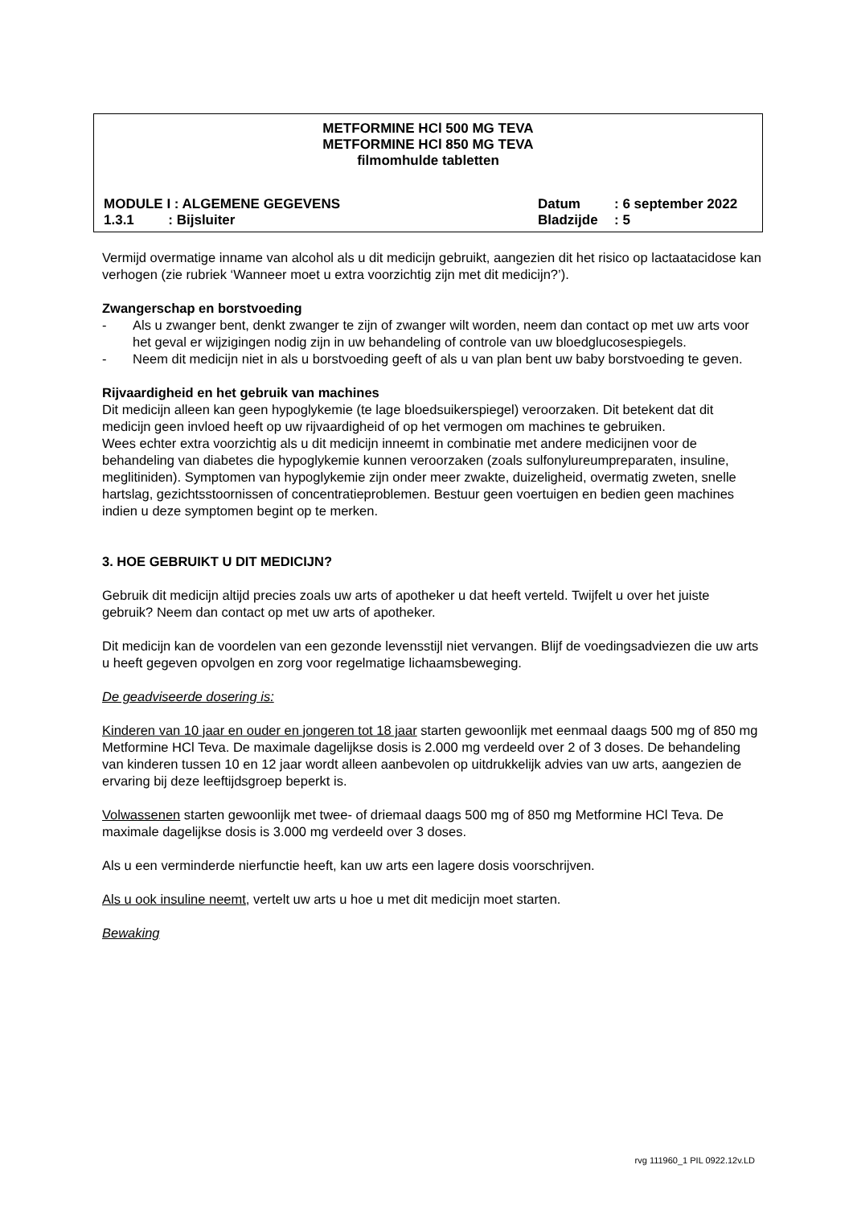METFORMINE HCl 500 MG TEVA
METFORMINE HCl 850 MG TEVA
filmomhulde tabletten
MODULE I : ALGEMENE GEGEVENS Datum : 6 september 2022
1.3.1 : Bijsluiter Bladzijde : 5
Vermijd overmatige inname van alcohol als u dit medicijn gebruikt, aangezien dit het risico op lactaatacidose kan verhogen (zie rubriek ‘Wanneer moet u extra voorzichtig zijn met dit medicijn?’).
Zwangerschap en borstvoeding
- Als u zwanger bent, denkt zwanger te zijn of zwanger wilt worden, neem dan contact op met uw arts voor het geval er wijzigingen nodig zijn in uw behandeling of controle van uw bloedglucosespiegels.
- Neem dit medicijn niet in als u borstvoeding geeft of als u van plan bent uw baby borstvoeding te geven.
Rijvaardigheid en het gebruik van machines
Dit medicijn alleen kan geen hypoglykemie (te lage bloedsuikerspiegel) veroorzaken. Dit betekent dat dit medicijn geen invloed heeft op uw rijvaardigheid of op het vermogen om machines te gebruiken.
Wees echter extra voorzichtig als u dit medicijn inneemt in combinatie met andere medicijnen voor de behandeling van diabetes die hypoglykemie kunnen veroorzaken (zoals sulfonylureumpreparaten, insuline, meglitiniden). Symptomen van hypoglykemie zijn onder meer zwakte, duizeligheid, overmatig zweten, snelle hartslag, gezichtsstoornissen of concentratieproblemen. Bestuur geen voertuigen en bedien geen machines indien u deze symptomen begint op te merken.
3. HOE GEBRUIKT U DIT MEDICIJN?
Gebruik dit medicijn altijd precies zoals uw arts of apotheker u dat heeft verteld. Twijfelt u over het juiste gebruik? Neem dan contact op met uw arts of apotheker.
Dit medicijn kan de voordelen van een gezonde levensstijl niet vervangen. Blijf de voedingsadviezen die uw arts u heeft gegeven opvolgen en zorg voor regelmatige lichaamsbeweging.
De geadviseerde dosering is:
Kinderen van 10 jaar en ouder en jongeren tot 18 jaar starten gewoonlijk met eenmaal daags 500 mg of 850 mg Metformine HCl Teva. De maximale dagelijkse dosis is 2.000 mg verdeeld over 2 of 3 doses. De behandeling van kinderen tussen 10 en 12 jaar wordt alleen aanbevolen op uitdrukkelijk advies van uw arts, aangezien de ervaring bij deze leeftijdsgroep beperkt is.
Volwassenen starten gewoonlijk met twee- of driemaal daags 500 mg of 850 mg Metformine HCl Teva. De maximale dagelijkse dosis is 3.000 mg verdeeld over 3 doses.
Als u een verminderde nierfunctie heeft, kan uw arts een lagere dosis voorschrijven.
Als u ook insuline neemt, vertelt uw arts u hoe u met dit medicijn moet starten.
Bewaking
rvg 111960_1 PIL 0922.12v.LD